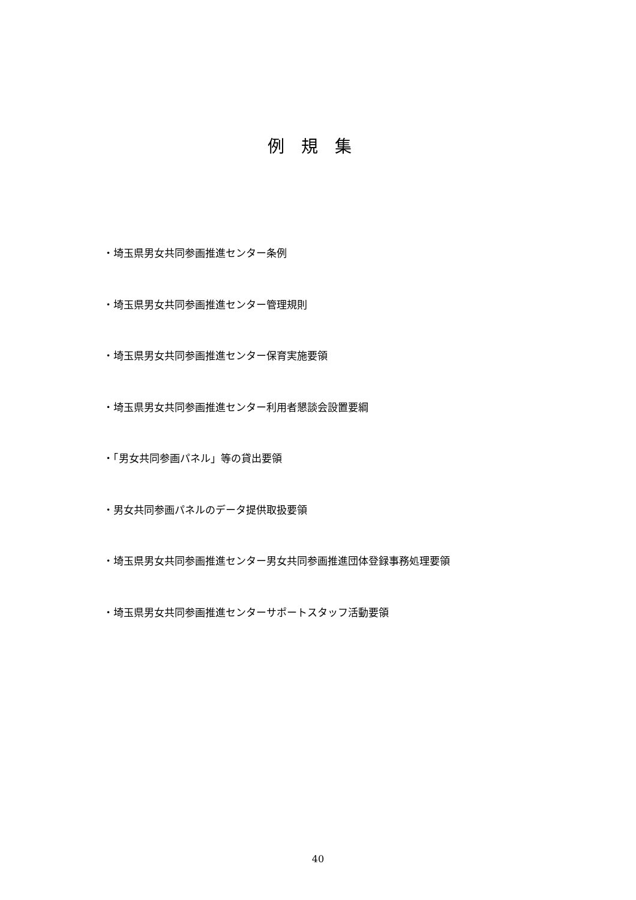例規集
・埼玉県男女共同参画推進センター条例
・埼玉県男女共同参画推進センター管理規則
・埼玉県男女共同参画推進センター保育実施要領
・埼玉県男女共同参画推進センター利用者懇談会設置要綱
・「男女共同参画パネル」等の貸出要領
・男女共同参画パネルのデータ提供取扱要領
・埼玉県男女共同参画推進センター男女共同参画推進団体登録事務処理要領
・埼玉県男女共同参画推進センターサポートスタッフ活動要領
40